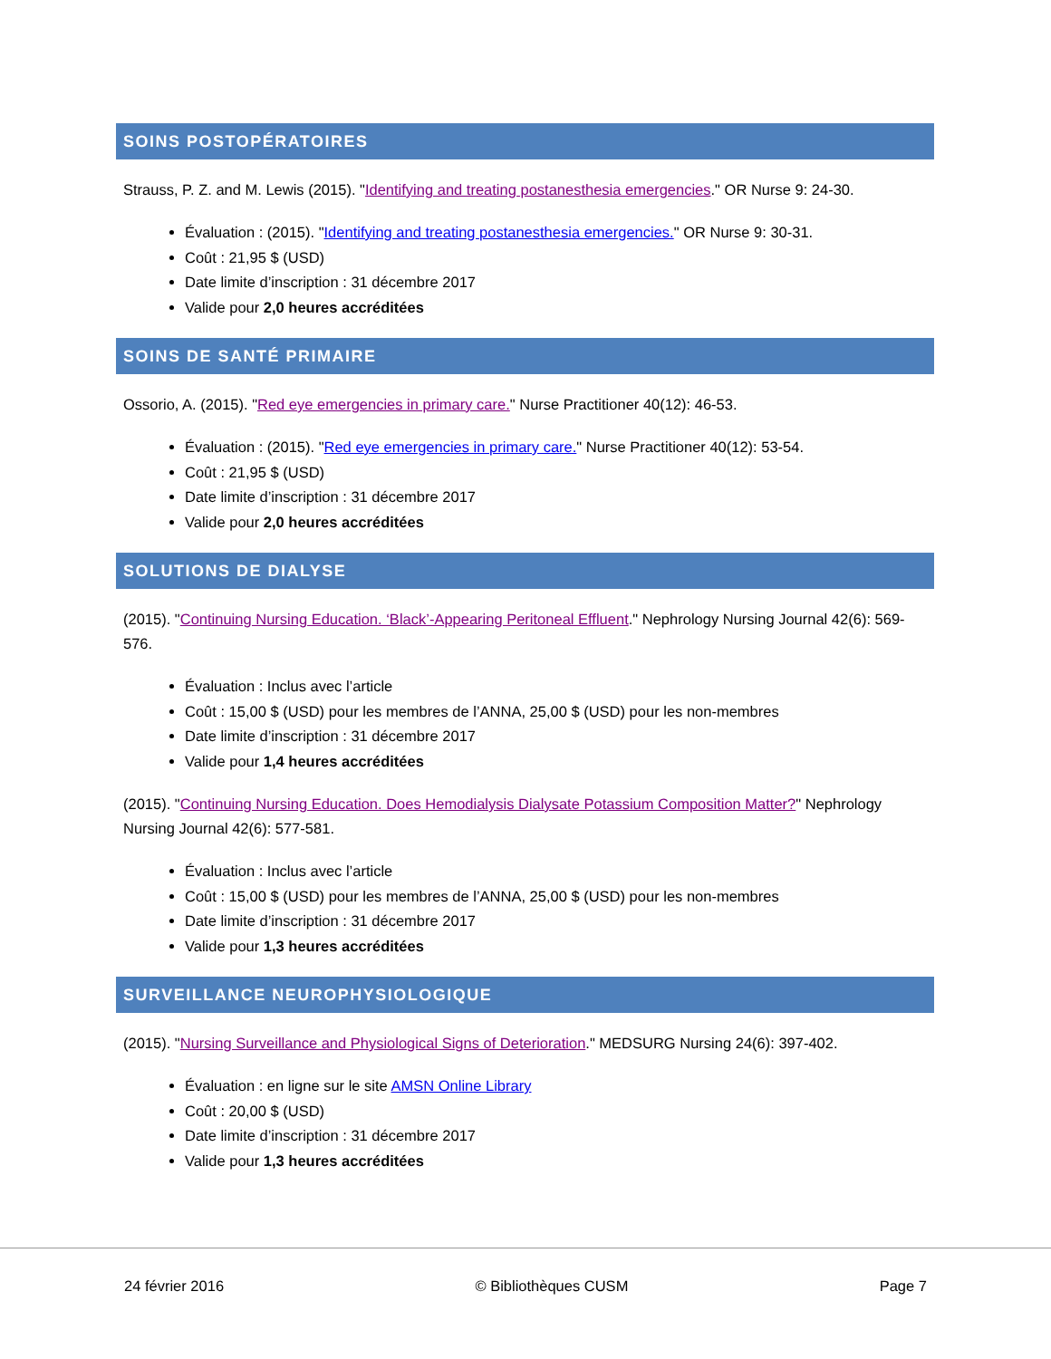SOINS POSTOPÉRATOIRES
Strauss, P. Z. and M. Lewis (2015). "Identifying and treating postanesthesia emergencies." OR Nurse 9: 24-30.
Évaluation : (2015). "Identifying and treating postanesthesia emergencies." OR Nurse 9: 30-31.
Coût : 21,95 $ (USD)
Date limite d’inscription : 31 décembre 2017
Valide pour 2,0 heures accréditées
SOINS DE SANTÉ PRIMAIRE
Ossorio, A. (2015). "Red eye emergencies in primary care." Nurse Practitioner 40(12): 46-53.
Évaluation : (2015). "Red eye emergencies in primary care." Nurse Practitioner 40(12): 53-54.
Coût : 21,95 $ (USD)
Date limite d’inscription : 31 décembre 2017
Valide pour 2,0 heures accréditées
SOLUTIONS DE DIALYSE
(2015). "Continuing Nursing Education. ‘Black’-Appearing Peritoneal Effluent." Nephrology Nursing Journal 42(6): 569-576.
Évaluation : Inclus avec l’article
Coût : 15,00 $ (USD) pour les membres de l’ANNA, 25,00 $ (USD) pour les non-membres
Date limite d’inscription : 31 décembre 2017
Valide pour 1,4 heures accréditées
(2015). "Continuing Nursing Education. Does Hemodialysis Dialysate Potassium Composition Matter?" Nephrology Nursing Journal 42(6): 577-581.
Évaluation : Inclus avec l’article
Coût : 15,00 $ (USD) pour les membres de l’ANNA, 25,00 $ (USD) pour les non-membres
Date limite d’inscription : 31 décembre 2017
Valide pour 1,3 heures accréditées
SURVEILLANCE NEUROPHYSIOLOGIQUE
(2015). "Nursing Surveillance and Physiological Signs of Deterioration." MEDSURG Nursing 24(6): 397-402.
Évaluation : en ligne sur le site AMSN Online Library
Coût : 20,00 $ (USD)
Date limite d’inscription : 31 décembre 2017
Valide pour 1,3 heures accréditées
24 février 2016 © Bibliothèques CUSM Page 7